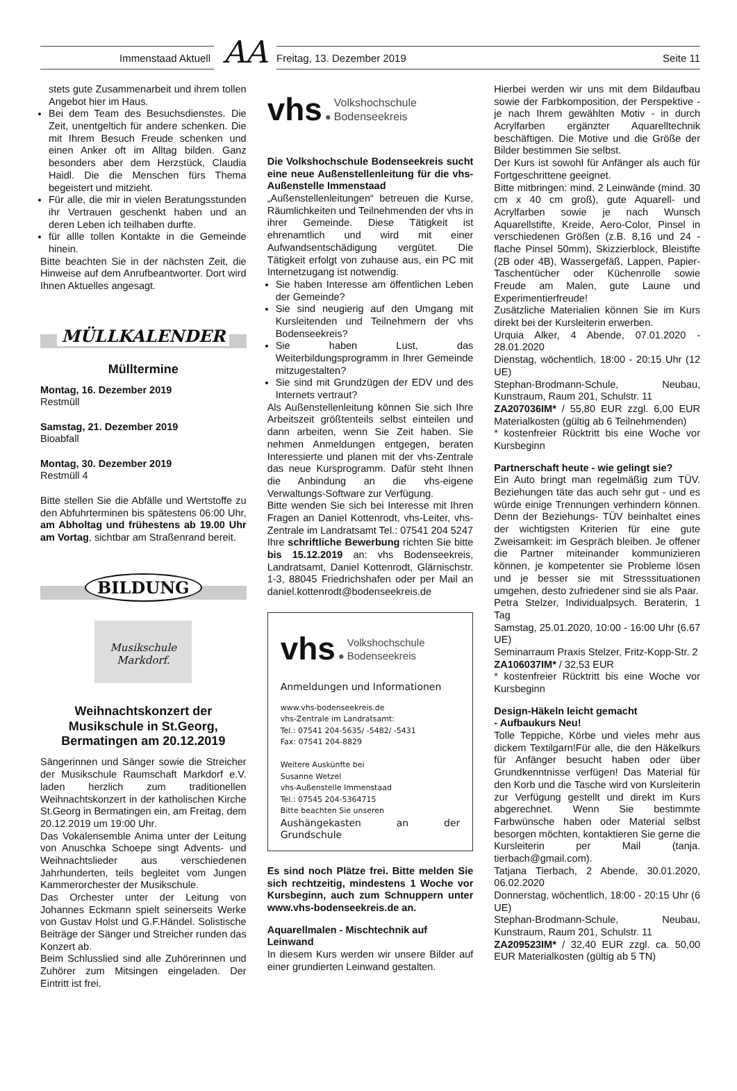Immenstaad Aktuell
AA
Freitag, 13. Dezember 2019 Seite 11
stets gute Zusammenarbeit und ihrem tollen Angebot hier im Haus.
Bei dem Team des Besuchsdienstes. Die Zeit, unentgeltich für andere schenken. Die mit Ihrem Besuch Freude schenken und einen Anker oft im Alltag bilden. Ganz besonders aber dem Herzstück, Claudia Haidl. Die die Menschen fürs Thema begeistert und mitzieht.
Für alle, die mir in vielen Beratungsstunden ihr Vertrauen geschenkt haben und an deren Leben ich teilhaben durfte.
für allle tollen Kontakte in die Gemeinde hinein.
Bitte beachten Sie in der nächsten Zeit, die Hinweise auf dem Anrufbeantworter. Dort wird Ihnen Aktuelles angesagt.
MÜLLKALENDER
Mülltermine
Montag, 16. Dezember 2019
Restmüll
Samstag, 21. Dezember 2019
Bioabfall
Montag, 30. Dezember 2019
Restmüll 4
Bitte stellen Sie die Abfälle und Wertstoffe zu den Abfuhrterminen bis spätestens 06:00 Uhr, am Abholtag und frühestens ab 19.00 Uhr am Vortag, sichtbar am Straßenrand bereit.
BILDUNG
Musikschule Markdorf.
Weihnachtskonzert der Musikschule in St.Georg, Bermatingen am 20.12.2019
Sängerinnen und Sänger sowie die Streicher der Musikschule Raumschaft Markdorf e.V. laden herzlich zum traditionellen Weihnachtskonzert in der katholischen Kirche St.Georg in Bermatingen ein, am Freitag, dem 20.12.2019 um 19:00 Uhr.
Das Vokalensemble Anima unter der Leitung von Anuschka Schoepe singt Advents- und Weihnachtslieder aus verschiedenen Jahrhunderten, teils begleitet vom Jungen Kammerorchester der Musikschule.
Das Orchester unter der Leitung von Johannes Eckmann spielt seinerseits Werke von Gustav Holst und G.F.Händel. Solistische Beiträge der Sänger und Streicher runden das Konzert ab.
Beim Schlusslied sind alle Zuhörerinnen und Zuhörer zum Mitsingen eingeladen. Der Eintritt ist frei.
vhs ● Volkshochschule
Bodenseekreis
Die Volkshochschule Bodenseekreis sucht eine neue Außenstellenleitung für die vhs-Außenstelle Immenstaad
„Außenstellenleitungen“ betreuen die Kurse, Räumlichkeiten und Teilnehmenden der vhs in ihrer Gemeinde. Diese Tätigkeit ist ehrenamtlich und wird mit einer Aufwandsentschädigung vergütet. Die Tätigkeit erfolgt von zuhause aus, ein PC mit Internetzugang ist notwendig.
Sie haben Interesse am öffentlichen Leben der Gemeinde?
Sie sind neugierig auf den Umgang mit Kursleitenden und Teilnehmern der vhs Bodenseekreis?
Sie haben Lust, das Weiterbildungsprogramm in Ihrer Gemeinde mitzugestalten?
Sie sind mit Grundzügen der EDV und des Internets vertraut?
Als Außenstellenleitung können Sie sich Ihre Arbeitszeit größtenteils selbst einteilen und dann arbeiten, wenn Sie Zeit haben. Sie nehmen Anmeldungen entgegen, beraten Interessierte und planen mit der vhs-Zentrale das neue Kursprogramm. Dafür steht Ihnen die Anbindung an die vhs-eigene Verwaltungs-Software zur Verfügung.
Bitte wenden Sie sich bei Interesse mit Ihren Fragen an Daniel Kottenrodt, vhs-Leiter, vhs-Zentrale im Landratsamt Tel.: 07541 204 5247
Ihre schriftliche Bewerbung richten Sie bitte bis 15.12.2019 an: vhs Bodenseekreis, Landratsamt, Daniel Kottenrodt, Glärnischstr. 1-3, 88045 Friedrichshafen oder per Mail an daniel.kottenrodt@bodenseekreis.de
vhs ● Volkshochschule
Bodenseekreis
Anmeldungen und Informationen
www.vhs-bodenseekreis.de
vhs-Zentrale im Landratsamt:
Tel.: 07541 204-5635/ -5482/ -5431
Fax: 07541 204-8829
Weitere Auskünfte bei
Susanne Wetzel
vhs-Außenstelle Immenstaad
Tel.: 07545 204-5364715
Bitte beachten Sie unseren
Aushängekasten an der Grundschule
Es sind noch Plätze frei. Bitte melden Sie sich rechtzeitig, mindestens 1 Woche vor Kursbeginn, auch zum Schnuppern unter www.vhs-bodenseekreis.de an.
Aquarellmalen - Mischtechnik auf Leinwand
In diesem Kurs werden wir unsere Bilder auf einer grundierten Leinwand gestalten.
Hierbei werden wir uns mit dem Bildaufbau sowie der Farbkomposition, der Perspektive - je nach Ihrem gewählten Motiv - in durch Acrylfarben ergänzter Aquarelltechnik beschäftigen. Die Motive und die Größe der Bilder bestimmen Sie selbst.
Der Kurs ist sowohl für Anfänger als auch für Fortgeschrittene geeignet.
Bitte mitbringen: mind. 2 Leinwände (mind. 30 cm x 40 cm groß), gute Aquarell- und Acrylfarben sowie je nach Wunsch Aquarellstifte, Kreide, Aero-Color, Pinsel in verschiedenen Größen (z.B. 8,16 und 24 - flache Pinsel 50mm), Skizzierblock, Bleistifte (2B oder 4B), Wassergefäß, Lappen, Papier-Taschentücher oder Küchenrolle sowie Freude am Malen, gute Laune und Experimentierfreude!
Zusätzliche Materialien können Sie im Kurs direkt bei der Kursleiterin erwerben.
Urquia Alker, 4 Abende, 07.01.2020 - 28.01.2020
Dienstag, wöchentlich, 18:00 - 20:15 Uhr (12 UE)
Stephan-Brodmann-Schule, Neubau, Kunstraum, Raum 201, Schulstr. 11
ZA207036IM* / 55,80 EUR zzgl. 6,00 EUR Materialkosten (gültig ab 6 Teilnehmenden)
* kostenfreier Rücktritt bis eine Woche vor Kursbeginn
Partnerschaft heute - wie gelingt sie?
Ein Auto bringt man regelmäßig zum TÜV. Beziehungen täte das auch sehr gut - und es würde einige Trennungen verhindern können. Denn der Beziehungs- TÜV beinhaltet eines der wichtigsten Kriterien für eine gute Zweisamkeit: im Gespräch bleiben. Je offener die Partner miteinander kommunizieren können, je kompetenter sie Probleme lösen und je besser sie mit Stresssituationen umgehen, desto zufriedener sind sie als Paar.
Petra Stelzer, Individualpsych. Beraterin, 1 Tag
Samstag, 25.01.2020, 10:00 - 16:00 Uhr (6.67 UE)
Seminarraum Praxis Stelzer, Fritz-Kopp-Str. 2
ZA106037IM* / 32,53 EUR
* kostenfreier Rücktritt bis eine Woche vor Kursbeginn
Design-Häkeln leicht gemacht
- Aufbaukurs Neu!
Tolle Teppiche, Körbe und vieles mehr aus dickem Textilgarn!Für alle, die den Häkelkurs für Anfänger besucht haben oder über Grundkenntnisse verfügen! Das Material für den Korb und die Tasche wird von Kursleiterin zur Verfügung gestellt und direkt im Kurs abgerechnet. Wenn Sie bestimmte Farbwünsche haben oder Material selbst besorgen möchten, kontaktieren Sie gerne die Kursleiterin per Mail (tanja. tierbach@gmail.com).
Tatjana Tierbach, 2 Abende, 30.01.2020, 06.02.2020
Donnerstag, wöchentlich, 18:00 - 20:15 Uhr (6 UE)
Stephan-Brodmann-Schule, Neubau, Kunstraum, Raum 201, Schulstr. 11
ZA209523IM* / 32,40 EUR zzgl. ca. 50,00 EUR Materialkosten (gültig ab 5 TN)